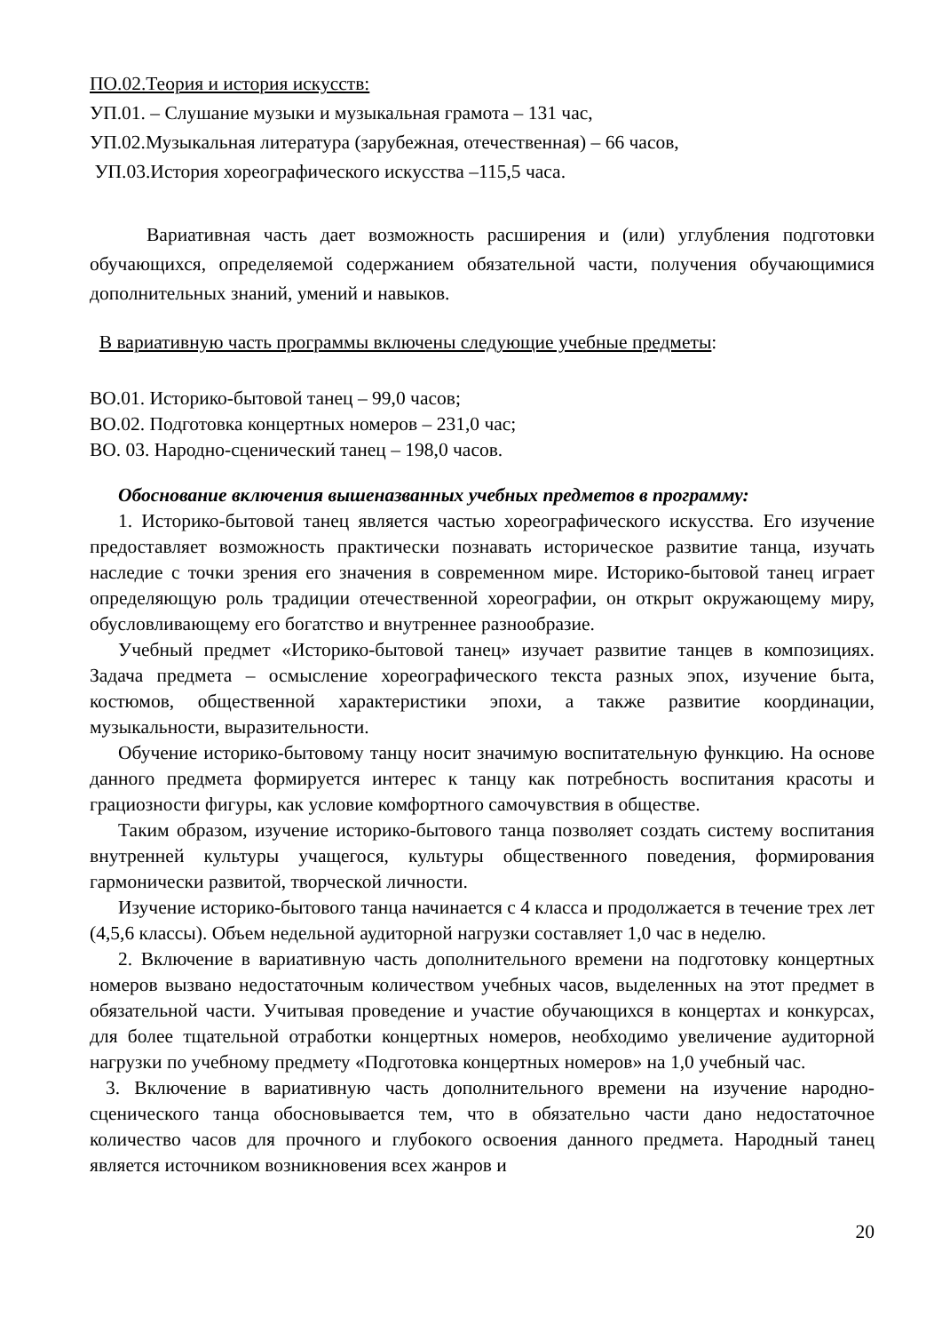ПО.02.Теория и история искусств:
УП.01. – Слушание музыки и музыкальная грамота – 131 час,
УП.02.Музыкальная литература (зарубежная, отечественная) – 66 часов,
УП.03.История хореографического искусства –115,5 часа.
Вариативная часть дает возможность расширения и (или) углубления подготовки обучающихся, определяемой содержанием обязательной части, получения обучающимися дополнительных знаний, умений и навыков.
В вариативную часть программы включены следующие учебные предметы:
ВО.01. Историко-бытовой танец – 99,0 часов;
ВО.02. Подготовка концертных номеров – 231,0 час;
ВО. 03. Народно-сценический танец – 198,0 часов.
Обоснование включения вышеназванных учебных предметов в программу:
1. Историко-бытовой танец является частью хореографического искусства. Его изучение предоставляет возможность практически познавать историческое развитие танца, изучать наследие с точки зрения его значения в современном мире. Историко-бытовой танец играет определяющую роль традиции отечественной хореографии, он открыт окружающему миру, обусловливающему его богатство и внутреннее разнообразие.
Учебный предмет «Историко-бытовой танец» изучает развитие танцев в композициях. Задача предмета – осмысление хореографического текста разных эпох, изучение быта, костюмов, общественной характеристики эпохи, а также развитие координации, музыкальности, выразительности.
Обучение историко-бытовому танцу носит значимую воспитательную функцию. На основе данного предмета формируется интерес к танцу как потребность воспитания красоты и грациозности фигуры, как условие комфортного самочувствия в обществе.
Таким образом, изучение историко-бытового танца позволяет создать систему воспитания внутренней культуры учащегося, культуры общественного поведения, формирования гармонически развитой, творческой личности.
Изучение историко-бытового танца начинается с 4 класса и продолжается в течение трех лет (4,5,6 классы). Объем недельной аудиторной нагрузки составляет 1,0 час в неделю.
2. Включение в вариативную часть дополнительного времени на подготовку концертных номеров вызвано недостаточным количеством учебных часов, выделенных на этот предмет в обязательной части. Учитывая проведение и участие обучающихся в концертах и конкурсах, для более тщательной отработки концертных номеров, необходимо увеличение аудиторной нагрузки по учебному предмету «Подготовка концертных номеров» на 1,0 учебный час.
3. Включение в вариативную часть дополнительного времени на изучение народно-сценического танца обосновывается тем, что в обязательно части дано недостаточное количество часов для прочного и глубокого освоения данного предмета. Народный танец является источником возникновения всех жанров и
20